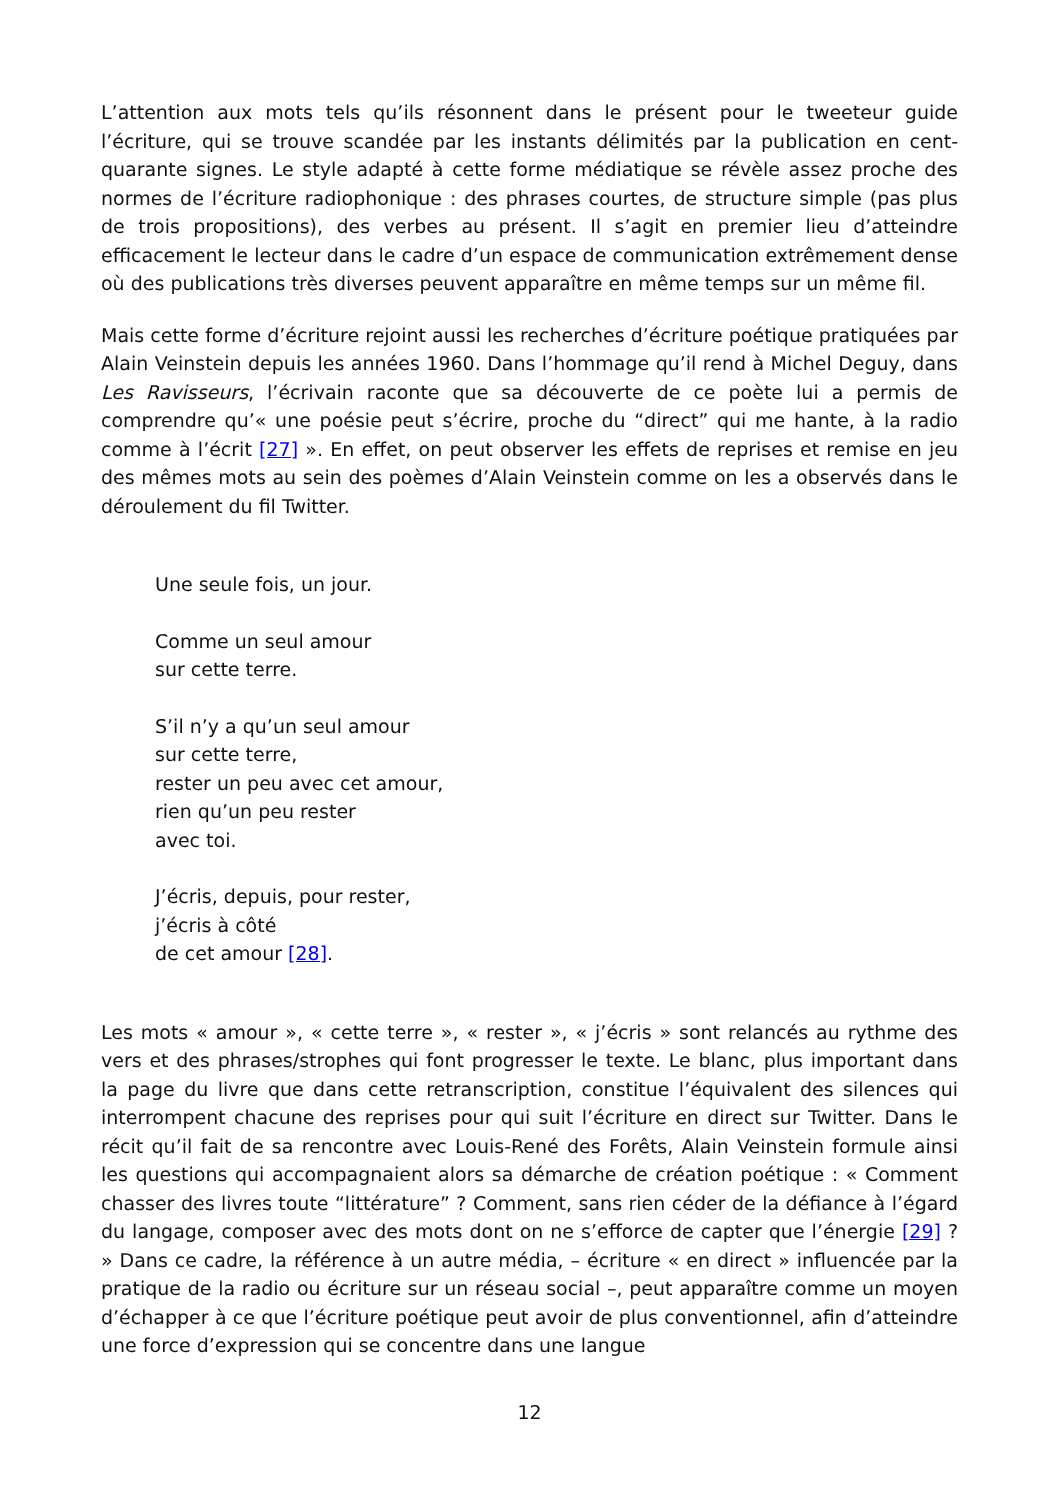L’attention aux mots tels qu’ils résonnent dans le présent pour le tweeteur guide l’écriture, qui se trouve scandée par les instants délimités par la publication en cent-quarante signes. Le style adapté à cette forme médiatique se révèle assez proche des normes de l’écriture radiophonique : des phrases courtes, de structure simple (pas plus de trois propositions), des verbes au présent. Il s’agit en premier lieu d’atteindre efficacement le lecteur dans le cadre d’un espace de communication extrêmement dense où des publications très diverses peuvent apparaître en même temps sur un même fil.
Mais cette forme d’écriture rejoint aussi les recherches d’écriture poétique pratiquées par Alain Veinstein depuis les années 1960. Dans l’hommage qu’il rend à Michel Deguy, dans Les Ravisseurs, l’écrivain raconte que sa découverte de ce poète lui a permis de comprendre qu’« une poésie peut s’écrire, proche du “direct” qui me hante, à la radio comme à l’écrit [27] ». En effet, on peut observer les effets de reprises et remise en jeu des mêmes mots au sein des poèmes d’Alain Veinstein comme on les a observés dans le déroulement du fil Twitter.
Une seule fois, un jour.
Comme un seul amour
sur cette terre.
S’il n’y a qu’un seul amour
sur cette terre,
rester un peu avec cet amour,
rien qu’un peu rester
avec toi.
J’écris, depuis, pour rester,
j’écris à côté
de cet amour [28].
Les mots « amour », « cette terre », « rester », « j’écris » sont relancés au rythme des vers et des phrases/strophes qui font progresser le texte. Le blanc, plus important dans la page du livre que dans cette retranscription, constitue l’équivalent des silences qui interrompent chacune des reprises pour qui suit l’écriture en direct sur Twitter. Dans le récit qu’il fait de sa rencontre avec Louis-René des Forêts, Alain Veinstein formule ainsi les questions qui accompagnaient alors sa démarche de création poétique : « Comment chasser des livres toute “littérature” ? Comment, sans rien céder de la défiance à l’égard du langage, composer avec des mots dont on ne s’efforce de capter que l’énergie [29] ? » Dans ce cadre, la référence à un autre média, – écriture « en direct » influencée par la pratique de la radio ou écriture sur un réseau social –, peut apparaître comme un moyen d’échapper à ce que l’écriture poétique peut avoir de plus conventionnel, afin d’atteindre une force d’expression qui se concentre dans une langue
12